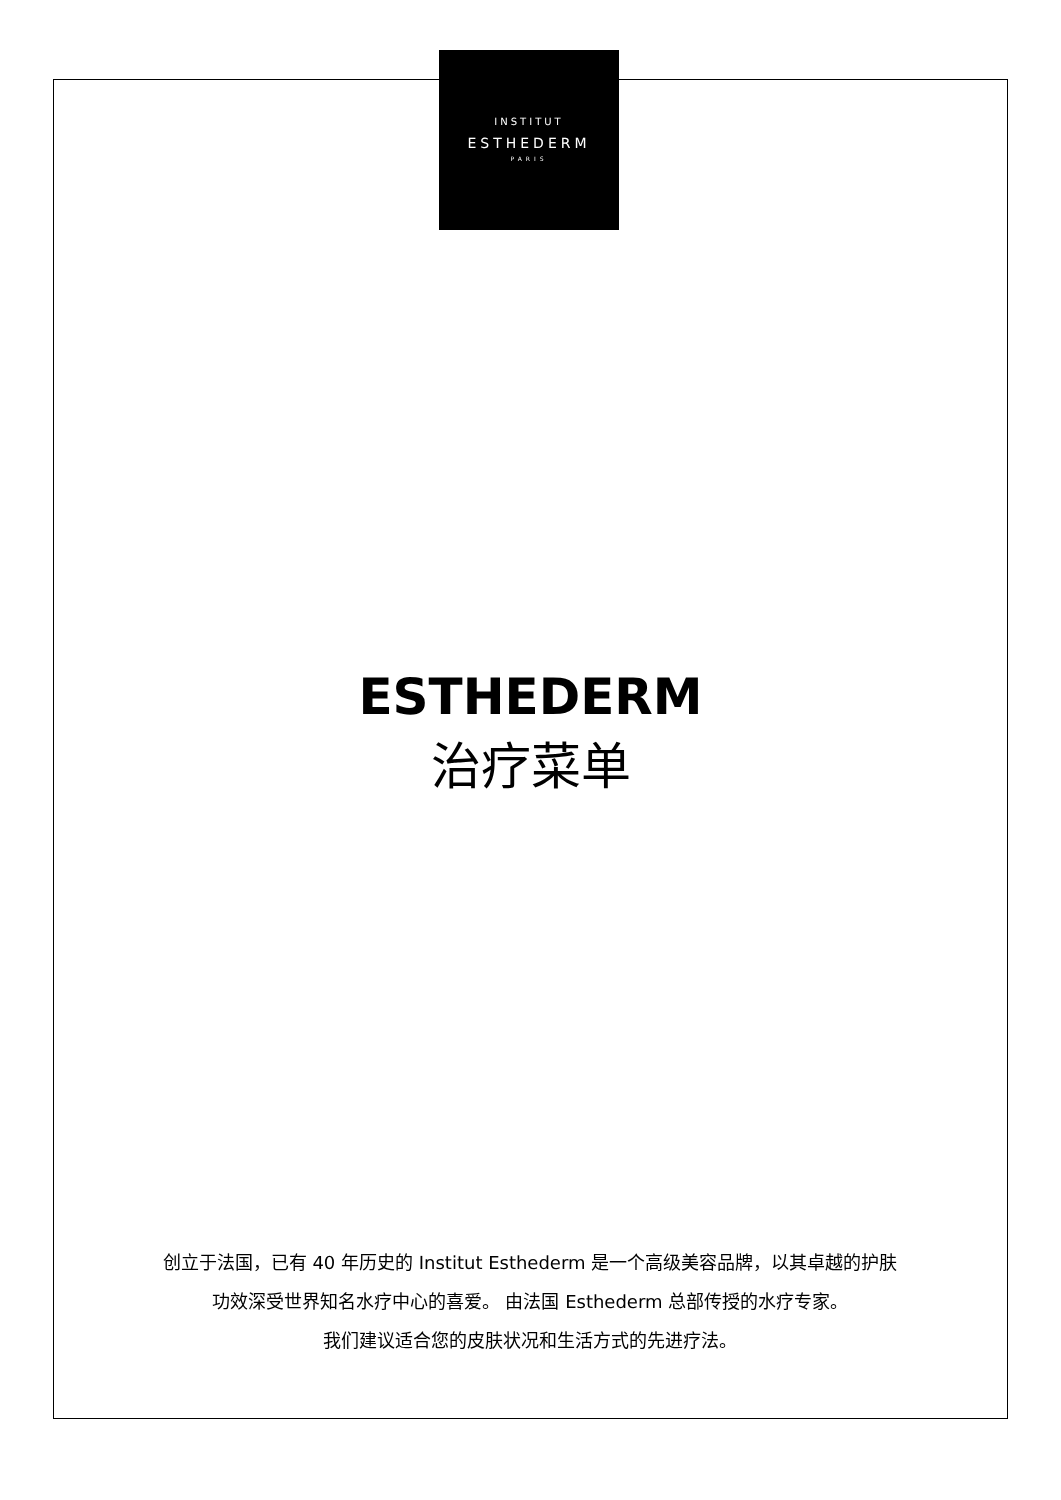INSTITUT
ESTHEDERM
PARIS
ESTHEDERM
治疗菜单
创立于法国，已有 40 年历史的 Institut Esthederm 是一个高级美容品牌，以其卓越的护肤
功效深受世界知名水疗中心的喜爱。 由法国 Esthederm 总部传授的水疗专家。
我们建议适合您的皮肤状况和生活方式的先进疗法。